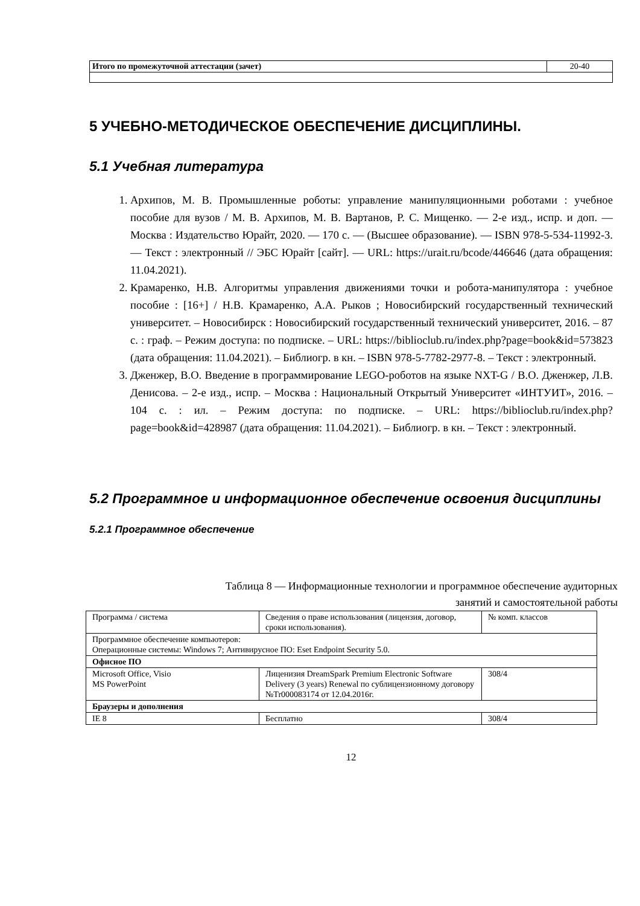| Итого по промежуточной аттестации (зачет) | 20-40 |
5 УЧЕБНО-МЕТОДИЧЕСКОЕ ОБЕСПЕЧЕНИЕ ДИСЦИПЛИНЫ.
5.1 Учебная литература
1. Архипов, М. В. Промышленные роботы: управление манипуляционными роботами : учебное пособие для вузов / М. В. Архипов, М. В. Вартанов, Р. С. Мищенко. — 2-е изд., испр. и доп. — Москва : Издательство Юрайт, 2020. — 170 с. — (Высшее образование). — ISBN 978-5-534-11992-3. — Текст : электронный // ЭБС Юрайт [сайт]. — URL: https://urait.ru/bcode/446646 (дата обращения: 11.04.2021).
2. Крамаренко, Н.В. Алгоритмы управления движениями точки и робота-манипулятора : учебное пособие : [16+] / Н.В. Крамаренко, А.А. Рыков ; Новосибирский государственный технический университет. – Новосибирск : Новосибирский государственный технический университет, 2016. – 87 с. : граф. – Режим доступа: по подписке. – URL: https://biblioclub.ru/index.php?page=book&id=573823 (дата обращения: 11.04.2021). – Библиогр. в кн. – ISBN 978-5-7782-2977-8. – Текст : электронный.
3. Дженжер, В.О. Введение в программирование LEGO-роботов на языке NXT-G / В.О. Дженжер, Л.В. Денисова. – 2-е изд., испр. – Москва : Национальный Открытый Университет «ИНТУИТ», 2016. – 104 с. : ил. – Режим доступа: по подписке. – URL: https://biblioclub.ru/index.php?page=book&id=428987 (дата обращения: 11.04.2021). – Библиогр. в кн. – Текст : электронный.
5.2 Программное и информационное обеспечение освоения дисциплины
5.2.1 Программное обеспечение
Таблица 8 — Информационные технологии и программное обеспечение аудиторных
занятий и самостоятельной работы
| Программа / система | Сведения о праве использования (лицензия, договор, сроки использования). | № комп. классов |
| --- | --- | --- |
| Программное обеспечение компьютеров: Операционные системы: Windows 7; Антивирусное ПО: Eset Endpoint Security 5.0. | | |
| Офисное ПО | | |
| Microsoft Office, Visio MS PowerPoint | Лиценизия DreamSpark Premium Electronic Software Delivery (3 years) Renewal по сублицензионному договору №Tr000083174 от 12.04.2016г. | 308/4 |
| Браузеры и дополнения | | |
| IE 8 | Бесплатно | 308/4 |
12